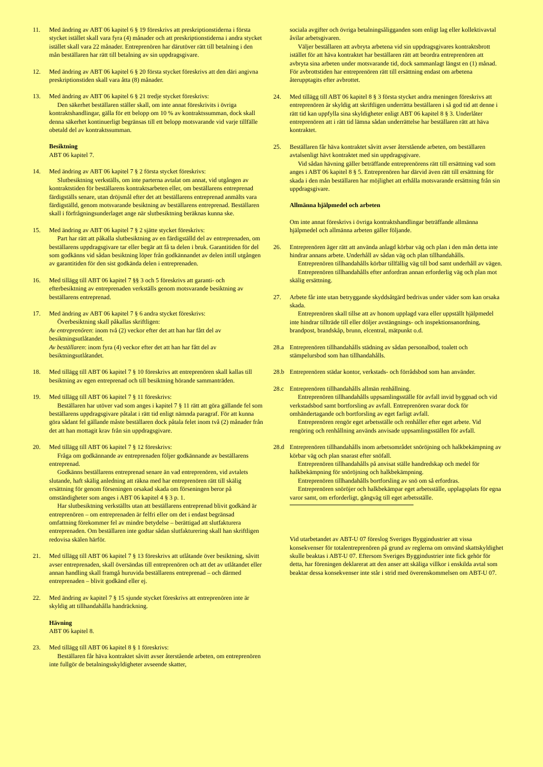11. Med ändring av ABT 06 kapitel 6 § 19 föreskrivs att preskriptionstiderna i första stycket istället skall vara fyra (4) månader och att preskriptionstiderna i andra stycket istället skall vara 22 månader. Entreprenören har därutöver rätt till betalning i den mån beställaren har rätt till betalning av sin uppdragsgivare.
12. Med ändring av ABT 06 kapitel 6 § 20 första stycket föreskrivs att den däri angivna preskriptionstiden skall vara åtta (8) månader.
13. Med ändring av ABT 06 kapitel 6 § 21 tredje stycket föreskrivs:
Den säkerhet beställaren ställer skall, om inte annat föreskrivits i övriga kontraktshandlingar, gälla för ett belopp om 10 % av kontraktssumman, dock skall denna säkerhet kontinuerligt begränsas till ett belopp motsvarande vid varje tillfälle obetald del av kontraktssumman.
Besiktning
ABT 06 kapitel 7.
14. Med ändring av ABT 06 kapitel 7 § 2 första stycket föreskrivs:
Slutbesiktning verkställs, om inte parterna avtalat om annat, vid utgången av kontraktstiden för beställarens kontraktsarbeten eller, om beställarens entreprenad färdigställs senare, utan dröjsmål efter det att beställarens entreprenad anmälts vara färdigställd, genom motsvarande besiktning av beställarens entreprenad. Beställaren skall i förfrågningsunderlaget ange när slutbesiktning beräknas kunna ske.
15. Med ändring av ABT 06 kapitel 7 § 2 sjätte stycket föreskrivs:
Part har rätt att påkalla slutbesiktning av en färdigställd del av entreprenaden, om beställarens uppdragsgivare tar eller begär att få ta delen i bruk. Garantitiden för del som godkänns vid sådan besiktning löper från godkännandet av delen intill utgången av garantitiden för den sist godkända delen i entreprenaden.
16. Med tillägg till ABT 06 kapitel 7 §§ 3 och 5 föreskrivs att garanti- och efterbesiktning av entreprenaden verkställs genom motsvarande besiktning av beställarens entreprenad.
17. Med ändring av ABT 06 kapitel 7 § 6 andra stycket föreskrivs:
Överbesiktning skall påkallas skriftligen:
Av entreprenören: inom två (2) veckor efter det att han har fått del av besiktningsutlåtandet.
Av beställaren: inom fyra (4) veckor efter det att han har fått del av besiktningsutlåtandet.
18. Med tillägg till ABT 06 kapitel 7 § 10 föreskrivs att entreprenören skall kallas till besiktning av egen entreprenad och till besiktning hörande sammanträden.
19. Med tillägg till ABT 06 kapitel 7 § 11 föreskrivs:
Beställaren har utöver vad som anges i kapitel 7 § 11 rätt att göra gällande fel som beställarens uppdragsgivare påtalat i rätt tid enligt nämnda paragraf. För att kunna göra sådant fel gällande måste beställaren dock påtala felet inom två (2) månader från det att han mottagit krav från sin uppdragsgivare.
20. Med tillägg till ABT 06 kapitel 7 § 12 föreskrivs:
Fråga om godkännande av entreprenaden följer godkännande av beställarens entreprenad.
Godkänns beställarens entreprenad senare än vad entreprenören, vid avtalets slutande, haft skälig anledning att räkna med har entreprenören rätt till skälig ersättning för genom förseningen orsakad skada om förseningen beror på omständigheter som anges i ABT 06 kapitel 4 § 3 p. 1.
Har slutbesiktning verkställts utan att beställarens entreprenad blivit godkänd är entreprenören – om entreprenaden är felfri eller om det i endast begränsad omfattning förekommer fel av mindre betydelse – berättigad att slutfakturera entreprenaden. Om beställaren inte godtar sådan slutfakturering skall han skriftligen redovisa skälen härför.
21. Med tillägg till ABT 06 kapitel 7 § 13 föreskrivs att utlåtande över besiktning, såvitt avser entreprenaden, skall översändas till entreprenören och att det av utlåtandet eller annan handling skall framgå huruvida beställarens entreprenad – och därmed entreprenaden – blivit godkänd eller ej.
22. Med ändring av kapitel 7 § 15 sjunde stycket föreskrivs att entreprenören inte är skyldig att tillhandahålla handräckning.
Hävning
ABT 06 kapitel 8.
23. Med tillägg till ABT 06 kapitel 8 § 1 föreskrivs:
Beställaren får häva kontraktet såvitt avser återstående arbeten, om entreprenören inte fullgör de betalningsskyldigheter avseende skatter,
sociala avgifter och övriga betalningsåligganden som enligt lag eller kollektivavtal åvilar arbetsgivaren.
Väljer beställaren att avbryta arbetena vid sin uppdragsgivares kontraktsbrott istället för att häva kontraktet har beställaren rätt att beordra entreprenören att avbryta sina arbeten under motsvarande tid, dock sammanlagt längst en (1) månad. För avbrottstiden har entreprenören rätt till ersättning endast om arbetena återupptagits efter avbrottet.
24. Med tillägg till ABT 06 kapitel 8 § 3 första stycket andra meningen föreskrivs att entreprenören är skyldig att skriftligen underrätta beställaren i så god tid att denne i rätt tid kan uppfylla sina skyldigheter enligt ABT 06 kapitel 8 § 3. Underlåter entreprenören att i rätt tid lämna sådan underrättelse har beställaren rätt att häva kontraktet.
25. Beställaren får häva kontraktet såvitt avser återstående arbeten, om beställaren avtalsenligt hävt kontraktet med sin uppdragsgivare.
Vid sådan hävning gäller beträffande entreprenörens rätt till ersättning vad som anges i ABT 06 kapitel 8 § 5. Entreprenören har därvid även rätt till ersättning för skada i den mån beställaren har möjlighet att erhålla motsvarande ersättning från sin uppdragsgivare.
Allmänna hjälpmedel och arbeten
Om inte annat föreskrivs i övriga kontraktshandlingar beträffande allmänna hjälpmedel och allmänna arbeten gäller följande.
26. Entreprenören äger rätt att använda anlagd körbar väg och plan i den mån detta inte hindrar annans arbete. Underhåll av sådan väg och plan tillhandahålls.
Entreprenören tillhandahålls körbar tillfällig väg till bod samt underhåll av vägen.
Entreprenören tillhandahålls efter anfordran annan erforderlig väg och plan mot skälig ersättning.
27. Arbete får inte utan betryggande skyddsåtgärd bedrivas under väder som kan orsaka skada.
Entreprenören skall tillse att av honom upplagd vara eller uppställt hjälpmedel inte hindrar tillträde till eller döljer avstängnings- och inspektionsanordning, brandpost, brandskåp, brunn, elcentral, mätpunkt o.d.
28.a Entreprenören tillhandahålls städning av sådan personalbod, toalett och stämpelursbod som han tillhandahålls.
28.b Entreprenören städar kontor, verkstads- och förrådsbod som han använder.
28.c Entreprenören tillhandahålls allmän renhållning.
Entreprenören tillhandahålls uppsamlingsställe för avfall invid byggnad och vid verkstadsbod samt bortforsling av avfall. Entreprenören svarar dock för omhändertagande och bortforsling av eget farligt avfall.
Entreprenören rengör eget arbetsställe och renhåller efter eget arbete. Vid rengöring och renhållning används anvisade uppsamlingsställen för avfall.
28.d Entreprenören tillhandahålls inom arbetsområdet snöröjning och halkbekämpning av körbar väg och plan snarast efter snöfall.
Entreprenören tillhandahålls på anvisat ställe handredskap och medel för halkbekämpning för snöröjning och halkbekämpning.
Entreprenören tillhandahålls bortforsling av snö om så erfordras.
Entreprenören snöröjer och halkbekämpar eget arbetsställe, upplagsplats för egna varor samt, om erforderligt, gångväg till eget arbetsställe.
Vid utarbetandet av ABT-U 07 föreslog Sveriges Byggindustrier att vissa konsekvenser för totalentreprenören på grund av reglerna om omvänd skattskyldighet skulle beaktas i ABT-U 07. Eftersom Sveriges Byggindustrier inte fick gehör för detta, har föreningen deklarerat att den anser att skäliga villkor i enskilda avtal som beaktar dessa konsekvenser inte står i strid med överenskommelsen om ABT-U 07.